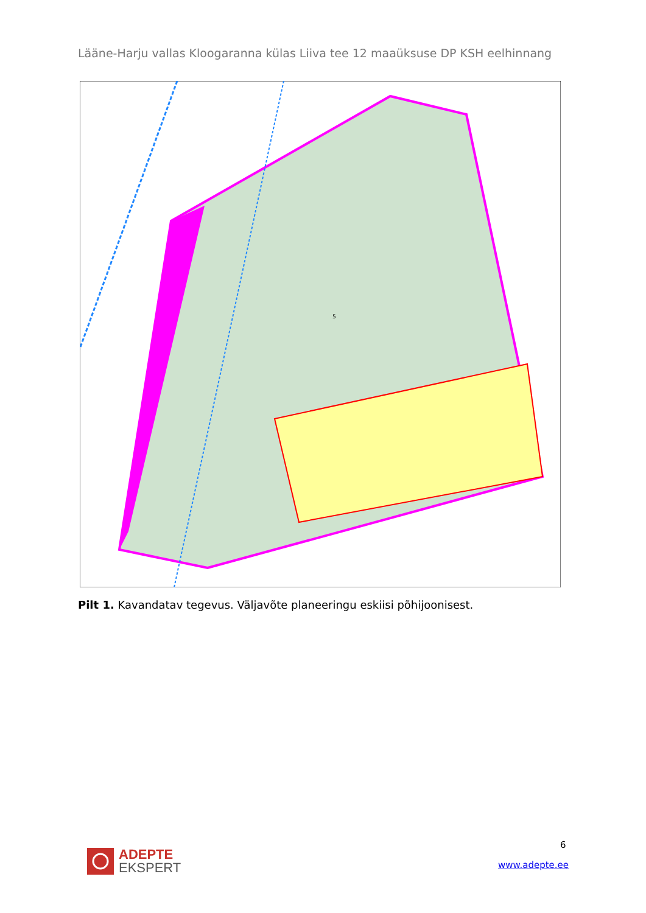Lääne-Harju vallas Kloogaranna külas Liiva tee 12 maaüksuse DP KSH eelhinnang
5
Pilt 1. Kavandatav tegevus. Väljavõte planeeringu eskiisi põhijoonisest.
6
www.adepte.ee
ADEPTE
EKSPERT